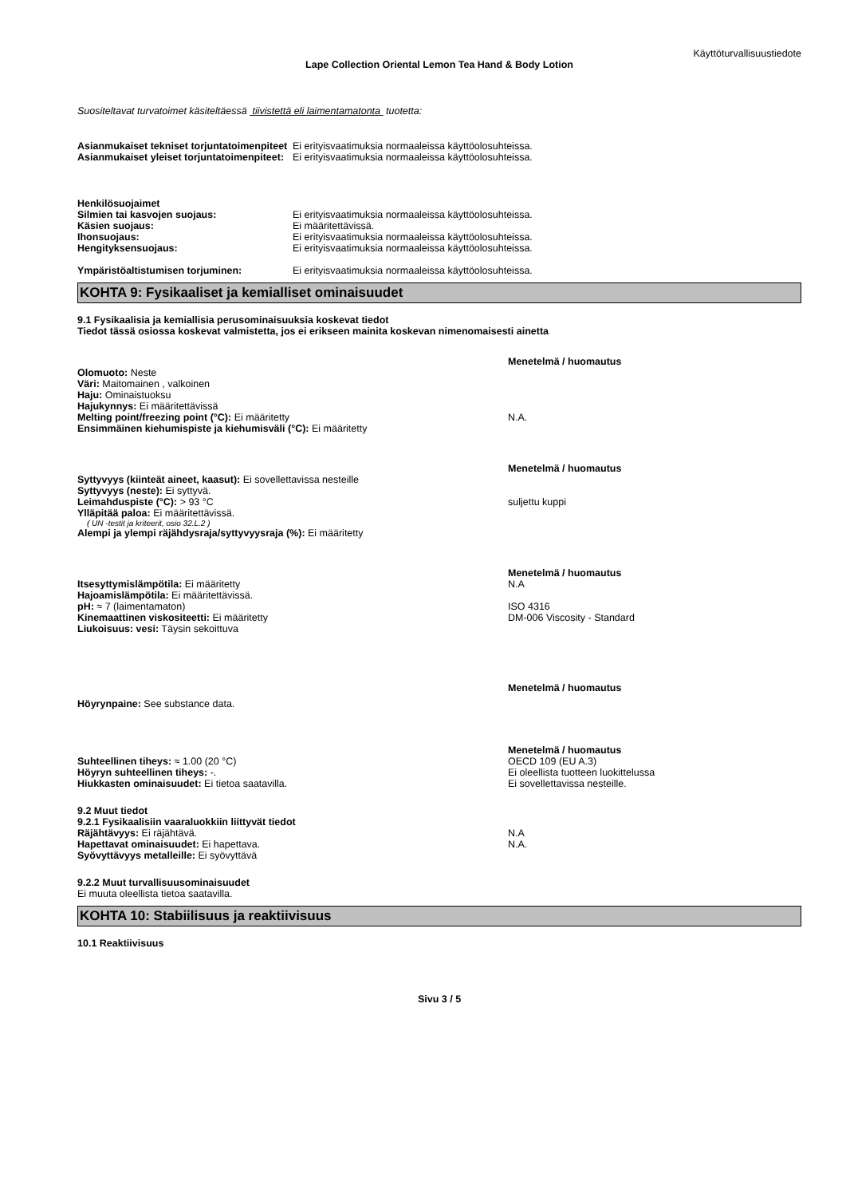Käyttöturvallisuustiedote
Lape Collection Oriental Lemon Tea Hand & Body Lotion
Suositeltavat turvatoimet käsiteltäessä tiivistettä eli laimentamatonta tuotetta:
Asianmukaiset tekniset torjuntatoimenpiteet
Ei erityisvaatimuksia normaaleissa käyttöolosuhteissa.
Asianmukaiset yleiset torjuntatoimenpiteet:
Ei erityisvaatimuksia normaaleissa käyttöolosuhteissa.
Henkilösuojaimet
Silmien tai kasvojen suojaus: Ei erityisvaatimuksia normaaleissa käyttöolosuhteissa.
Käsien suojaus: Ei määritettävissä.
Ihonsuojaus: Ei erityisvaatimuksia normaaleissa käyttöolosuhteissa.
Hengityksensuojaus: Ei erityisvaatimuksia normaaleissa käyttöolosuhteissa.
Ympäristöaltistumisen torjuminen: Ei erityisvaatimuksia normaaleissa käyttöolosuhteissa.
KOHTA 9: Fysikaaliset ja kemialliset ominaisuudet
9.1 Fysikaalisia ja kemiallisia perusominaisuuksia koskevat tiedot
Tiedot tässä osiossa koskevat valmistetta, jos ei erikseen mainita koskevan nimenomaisesti ainetta
Menetelmä / huomautus
Olomuoto: Neste
Väri: Maitomainen , valkoinen
Haju: Ominaistuoksu
Hajukynnys: Ei määritettävissä
Melting point/freezing point (°C): Ei määritetty N.A.
Ensimmäinen kiehumispiste ja kiehumisväli (°C): Ei määritetty
Menetelmä / huomautus
Syttyvyys (kiinteät aineet, kaasut): Ei sovellettavissa nesteille
Syttyvyys (neste): Ei syttyvä.
Leimahduspiste (°C): > 93 °C suljettu kuppi
Ylläpitää paloa: Ei määritettävissä.
( UN -testit ja kriteerit, osio 32.L.2 )
Alempi ja ylempi räjähdysraja/syttyvyysraja (%): Ei määritetty
Menetelmä / huomautus
Itsesyttymislämpötila: Ei määritetty N.A
Hajoamislämpötila: Ei määritettävissä.
pH: ≈ 7 (laimentamaton) ISO 4316
Kinemaattinen viskositeetti: Ei määritetty DM-006 Viscosity - Standard
Liukoisuus: vesi: Täysin sekoittuva
Menetelmä / huomautus
Höyrynpaine: See substance data.
Menetelmä / huomautus
Suhteellinen tiheys: ≈ 1.00 (20 °C) OECD 109 (EU A.3)
Höyryn suhteellinen tiheys: -. Ei oleellista tuotteen luokittelussa
Hiukkasten ominaisuudet: Ei tietoa saatavilla. Ei sovellettavissa nesteille.
9.2 Muut tiedot
9.2.1 Fysikaalisiin vaaraluokkiin liittyvät tiedot
Räjähtävyys: Ei räjähtävä. N.A
Hapettavat ominaisuudet: Ei hapettava. N.A.
Syövyttävyys metalleille: Ei syövyttävä
9.2.2 Muut turvallisuusominaisuudet
Ei muuta oleellista tietoa saatavilla.
KOHTA 10: Stabiilisuus ja reaktiivisuus
10.1 Reaktiivisuus
Sivu 3 / 5